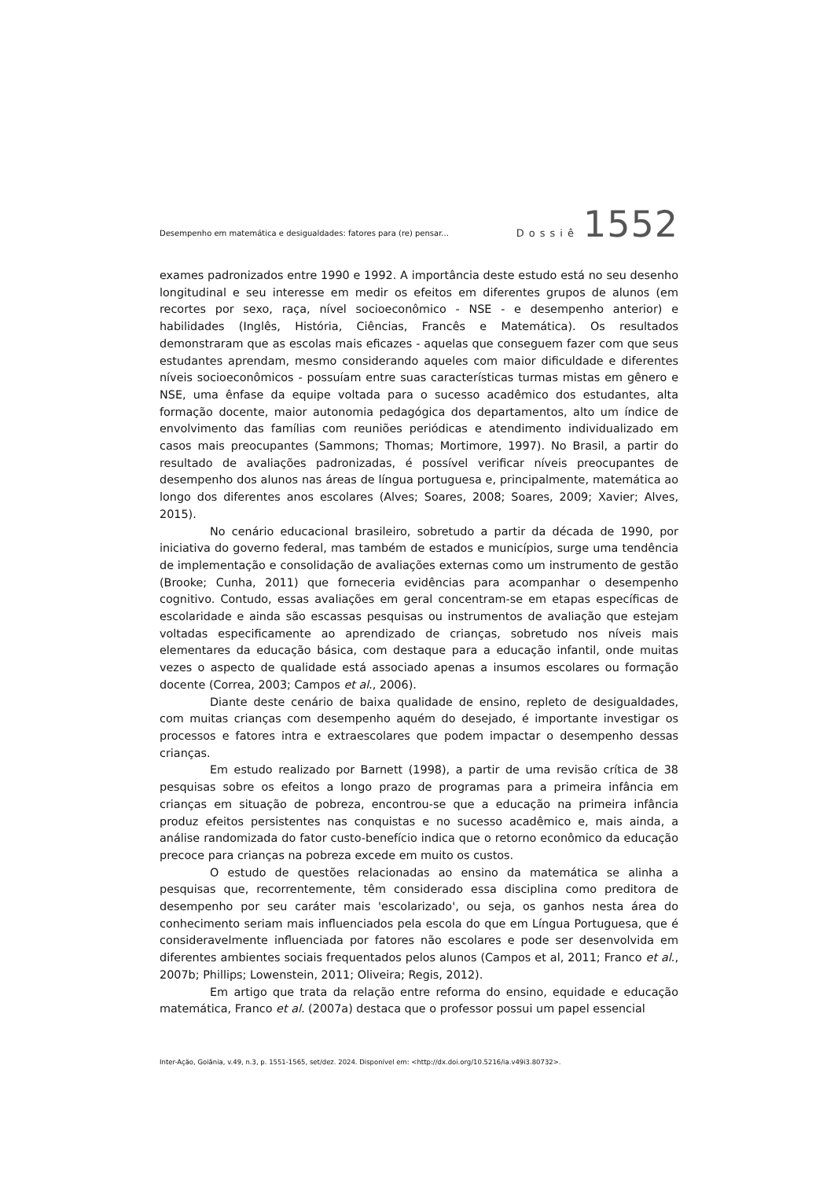Desempenho em matemática e desigualdades: fatores para (re) pensar... Dossiê 1552
exames padronizados entre 1990 e 1992. A importância deste estudo está no seu desenho longitudinal e seu interesse em medir os efeitos em diferentes grupos de alunos (em recortes por sexo, raça, nível socioeconômico - NSE - e desempenho anterior) e habilidades (Inglês, História, Ciências, Francês e Matemática). Os resultados demonstraram que as escolas mais eficazes - aquelas que conseguem fazer com que seus estudantes aprendam, mesmo considerando aqueles com maior dificuldade e diferentes níveis socioeconômicos - possuíam entre suas características turmas mistas em gênero e NSE, uma ênfase da equipe voltada para o sucesso acadêmico dos estudantes, alta formação docente, maior autonomia pedagógica dos departamentos, alto um índice de envolvimento das famílias com reuniões periódicas e atendimento individualizado em casos mais preocupantes (Sammons; Thomas; Mortimore, 1997). No Brasil, a partir do resultado de avaliações padronizadas, é possível verificar níveis preocupantes de desempenho dos alunos nas áreas de língua portuguesa e, principalmente, matemática ao longo dos diferentes anos escolares (Alves; Soares, 2008; Soares, 2009; Xavier; Alves, 2015).
No cenário educacional brasileiro, sobretudo a partir da década de 1990, por iniciativa do governo federal, mas também de estados e municípios, surge uma tendência de implementação e consolidação de avaliações externas como um instrumento de gestão (Brooke; Cunha, 2011) que forneceria evidências para acompanhar o desempenho cognitivo. Contudo, essas avaliações em geral concentram-se em etapas específicas de escolaridade e ainda são escassas pesquisas ou instrumentos de avaliação que estejam voltadas especificamente ao aprendizado de crianças, sobretudo nos níveis mais elementares da educação básica, com destaque para a educação infantil, onde muitas vezes o aspecto de qualidade está associado apenas a insumos escolares ou formação docente (Correa, 2003; Campos et al., 2006).
Diante deste cenário de baixa qualidade de ensino, repleto de desigualdades, com muitas crianças com desempenho aquém do desejado, é importante investigar os processos e fatores intra e extraescolares que podem impactar o desempenho dessas crianças.
Em estudo realizado por Barnett (1998), a partir de uma revisão crítica de 38 pesquisas sobre os efeitos a longo prazo de programas para a primeira infância em crianças em situação de pobreza, encontrou-se que a educação na primeira infância produz efeitos persistentes nas conquistas e no sucesso acadêmico e, mais ainda, a análise randomizada do fator custo-benefício indica que o retorno econômico da educação precoce para crianças na pobreza excede em muito os custos.
O estudo de questões relacionadas ao ensino da matemática se alinha a pesquisas que, recorrentemente, têm considerado essa disciplina como preditora de desempenho por seu caráter mais 'escolarizado', ou seja, os ganhos nesta área do conhecimento seriam mais influenciados pela escola do que em Língua Portuguesa, que é consideravelmente influenciada por fatores não escolares e pode ser desenvolvida em diferentes ambientes sociais frequentados pelos alunos (Campos et al, 2011; Franco et al., 2007b; Phillips; Lowenstein, 2011; Oliveira; Regis, 2012).
Em artigo que trata da relação entre reforma do ensino, equidade e educação matemática, Franco et al. (2007a) destaca que o professor possui um papel essencial
Inter-Ação, Goiânia, v.49, n.3, p. 1551-1565, set/dez. 2024. Disponível em: <http://dx.doi.org/10.5216/ia.v49i3.80732>.